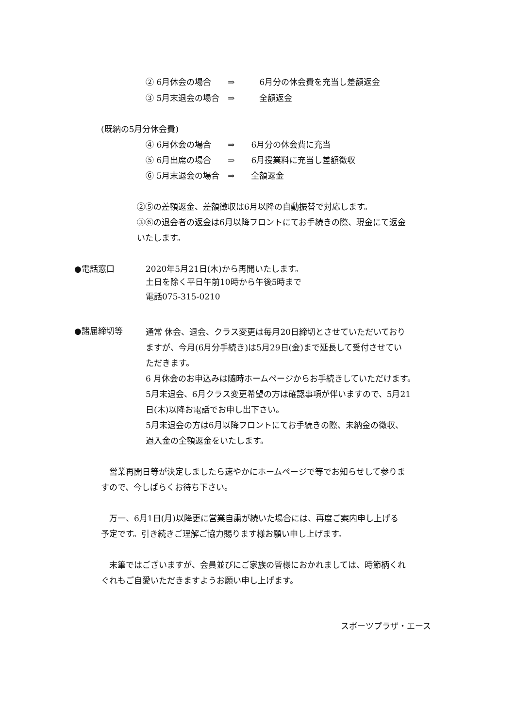② 6月休会の場合　　⇒　　　6月分の休会費を充当し差額返金
③ 5月末退会の場合　⇒　　　全額返金
(既納の5月分休会費)
④ 6月休会の場合　　⇒　　6月分の休会費に充当
⑤ 6月出席の場合　　⇒　　6月授業料に充当し差額徴収
⑥ 5月末退会の場合　⇒　　全額返金
②⑤の差額返金、差額徴収は6月以降の自動振替で対応します。
③⑥の退会者の返金は6月以降フロントにてお手続きの際、現金にて返金
いたします。
●電話窓口
2020年5月21日(木)から再開いたします。
土日を除く平日午前10時から午後5時まで
電話075-315-0210
●諸届締切等
通常 休会、退会、クラス変更は毎月20日締切とさせていただいており
ますが、今月(6月分手続き)は5月29日(金)まで延長して受付させてい
ただきます。
6 月休会のお申込みは随時ホームページからお手続きしていただけます。
5月末退会、6月クラス変更希望の方は確認事項が伴いますので、5月21
日(木)以降お電話でお申し出下さい。
5月末退会の方は6月以降フロントにてお手続きの際、未納金の徴収、
過入金の全額返金をいたします。
　営業再開日等が決定しましたら速やかにホームページで等でお知らせして参りま
すので、今しばらくお待ち下さい。
　万一、6月1日(月)以降更に営業自粛が続いた場合には、再度ご案内申し上げる
予定です。引き続きご理解ご協力賜ります様お願い申し上げます。
　末筆ではございますが、会員並びにご家族の皆様におかれましては、時節柄くれ
ぐれもご自愛いただきますようお願い申し上げます。
スポーツプラザ・エース